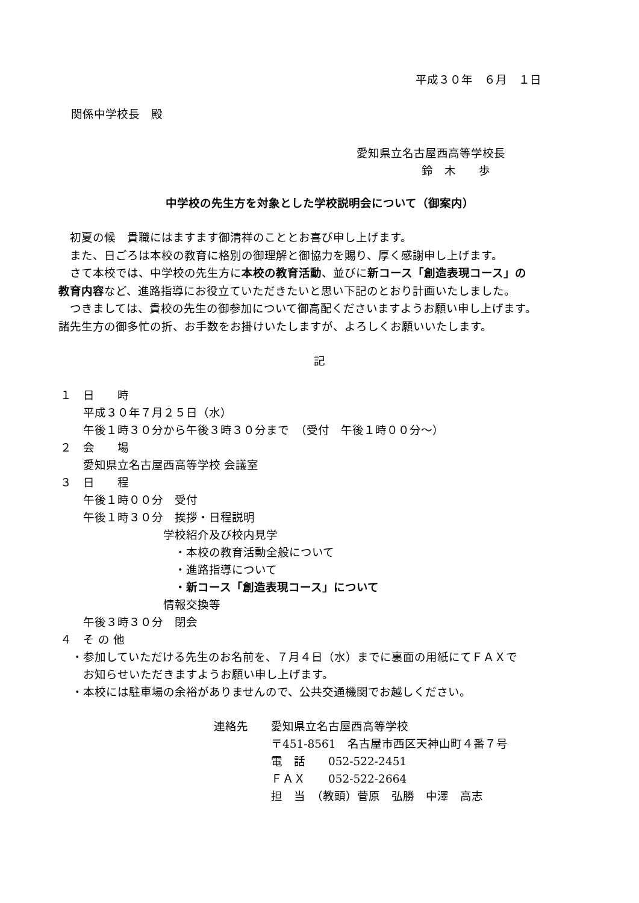平成３０年　６月　１日
関係中学校長　殿
愛知県立名古屋西高等学校長
鈴　木　　歩
中学校の先生方を対象とした学校説明会について（御案内）
　初夏の候　貴職にはますます御清祥のこととお喜び申し上げます。
　また、日ごろは本校の教育に格別の御理解と御協力を賜り、厚く感謝申し上げます。
　さて本校では、中学校の先生方に本校の教育活動、並びに新コース「創造表現コース」の
教育内容など、進路指導にお役立ていただきたいと思い下記のとおり計画いたしました。
　つきましては、貴校の先生の御参加について御高配くださいますようお願い申し上げます。
諸先生方の御多忙の折、お手数をお掛けいたしますが、よろしくお願いいたします。
記
１　日　　時
　　平成３０年７月２５日（水）
　　午後１時３０分から午後３時３０分まで　（受付　午後１時００分～）
２　会　　場
　　愛知県立名古屋西高等学校 会議室
３　日　　程
　　午後１時００分　受付
　　午後１時３０分　挨拶・日程説明
　　　　　　　　　学校紹介及び校内見学
　　　　　　　　　　・本校の教育活動全般について
　　　　　　　　　　・進路指導について
　　　　　　　　　　・新コース「創造表現コース」について
　　　　　　　　　情報交換等
　　午後３時３０分　閉会
４　そ の 他
　・参加していただける先生のお名前を、７月４日（水）までに裏面の用紙にてＦＡＸで
　　お知らせいただきますようお願い申し上げます。
　・本校には駐車場の余裕がありませんので、公共交通機関でお越しください。
連絡先　　愛知県立名古屋西高等学校
　　　　　〒451-8561　名古屋市西区天神山町４番７号
　　　　　電　話　　052-522-2451
　　　　　ＦＡＸ　　052-522-2664
　　　　　担　当　（教頭）菅原　弘勝　中澤　高志